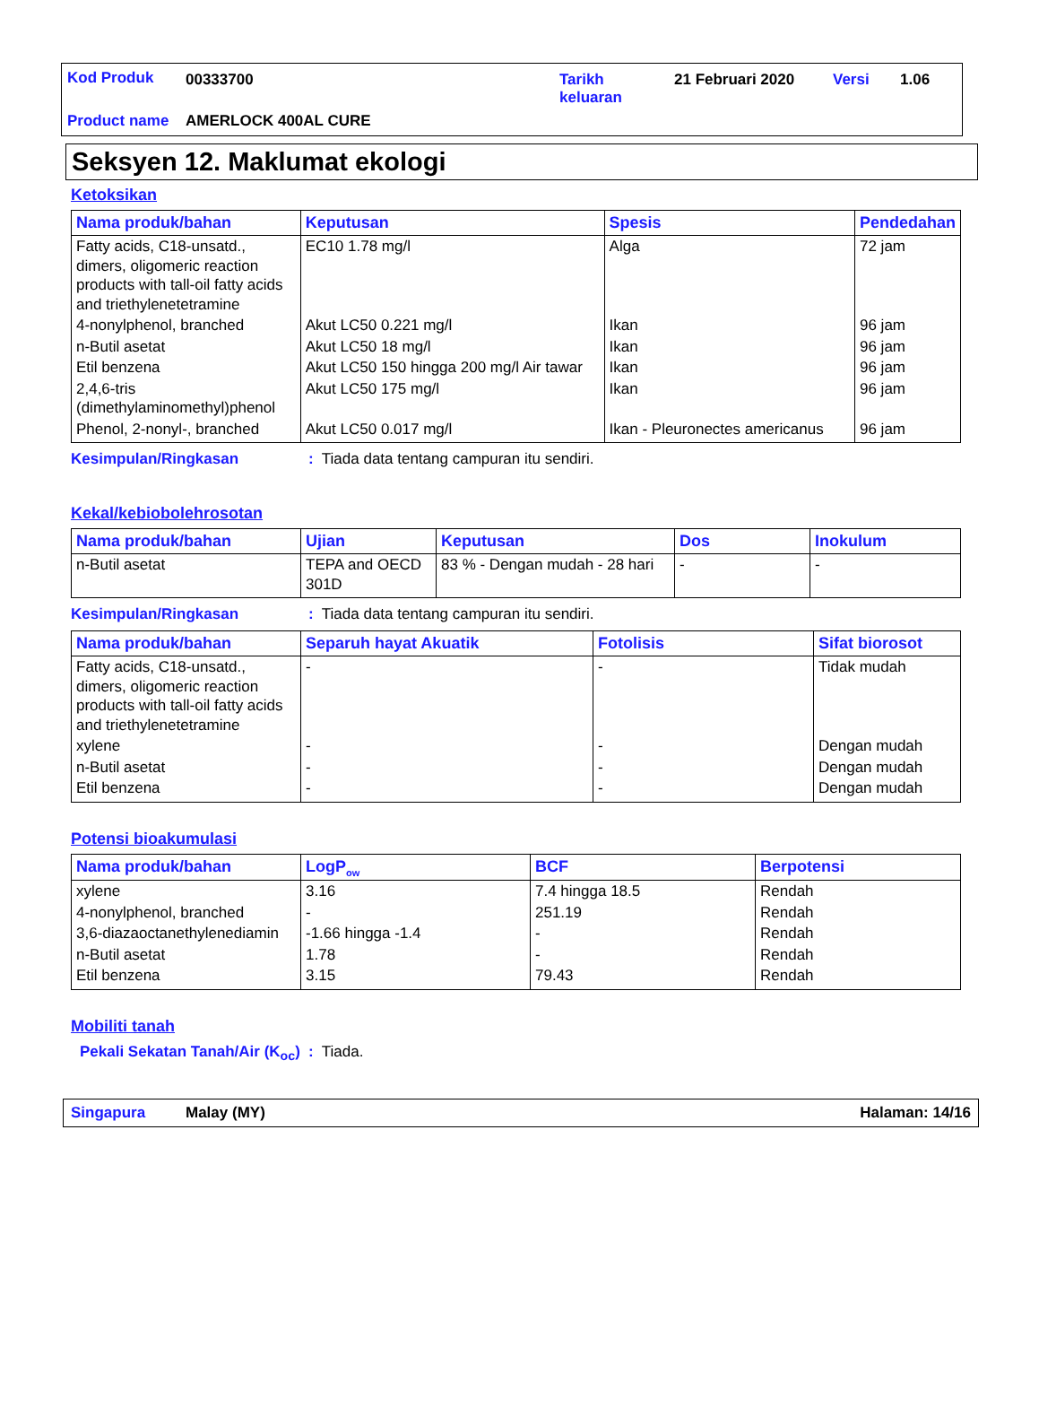Kod Produk 00333700 Tarikh
keluaran
21 Februari 2020 Versi 1.06
Product name AMERLOCK 400AL CURE
Seksyen 12. Maklumat ekologi
Ketoksikan
| Nama produk/bahan | Keputusan | Spesis | Pendedahan |
| --- | --- | --- | --- |
| Fatty acids, C18-unsatd., dimers, oligomeric reaction products with tall-oil fatty acids and triethylenetetramine | EC10 1.78 mg/l | Alga | 72 jam |
| 4-nonylphenol, branched | Akut LC50 0.221 mg/l | Ikan | 96 jam |
| n-Butil asetat | Akut LC50 18 mg/l | Ikan | 96 jam |
| Etil benzena | Akut LC50 150 hingga 200 mg/l Air tawar | Ikan | 96 jam |
| 2,4,6-tris (dimethylaminomethyl)phenol | Akut LC50 175 mg/l | Ikan | 96 jam |
| Phenol, 2-nonyl-, branched | Akut LC50 0.017 mg/l | Ikan - Pleuronectes americanus | 96 jam |
Kesimpulan/Ringkasan: Tiada data tentang campuran itu sendiri.
Kekal/kebiobolehrosotan
| Nama produk/bahan | Ujian | Keputusan | Dos | Inokulum |
| --- | --- | --- | --- | --- |
| n-Butil asetat | TEPA and OECD 301D | 83 % - Dengan mudah - 28 hari | - | - |
Kesimpulan/Ringkasan: Tiada data tentang campuran itu sendiri.
| Nama produk/bahan | Separuh hayat Akuatik | Fotolisis | Sifat biorosot |
| --- | --- | --- | --- |
| Fatty acids, C18-unsatd., dimers, oligomeric reaction products with tall-oil fatty acids and triethylenetetramine | - | - | Tidak mudah |
| xylene | - | - | Dengan mudah |
| n-Butil asetat | - | - | Dengan mudah |
| Etil benzena | - | - | Dengan mudah |
Potensi bioakumulasi
| Nama produk/bahan | LogP<sub>ow</sub> | BCF | Berpotensi |
| --- | --- | --- | --- |
| xylene | 3.16 | 7.4 hingga 18.5 | Rendah |
| 4-nonylphenol, branched | - | 251.19 | Rendah |
| 3,6-diazaoctanethylenediamin | -1.66 hingga -1.4 | - | Rendah |
| n-Butil asetat | 1.78 | - | Rendah |
| Etil benzena | 3.15 | 79.43 | Rendah |
Mobiliti tanah
Pekali Sekatan Tanah/Air (K<sub>oc</sub>): Tiada.
Singapura Malay (MY) Halaman: 14/16